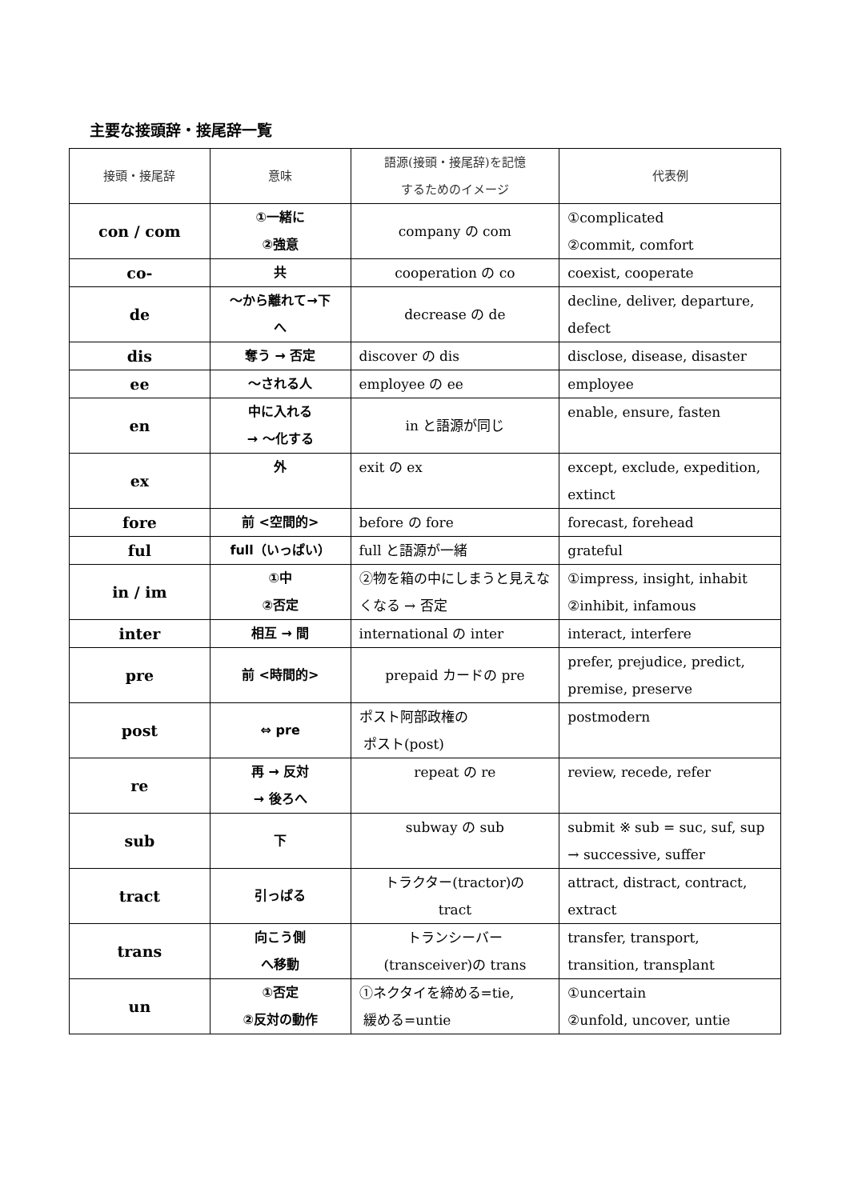主要な接頭辞・接尾辞一覧
| 接頭・接尾辞 | 意味 | 語源(接頭・接尾辞)を記憶 するためのイメージ | 代表例 |
| --- | --- | --- | --- |
| con / com | ①一緒に ②強意 | company の com | ①complicated ②commit, comfort |
| co- | 共 | cooperation の co | coexist, cooperate |
| de | ～から離れて→下 へ | decrease の de | decline, deliver, departure, defect |
| dis | 奪う → 否定 | discover の dis | disclose, disease, disaster |
| ee | ～される人 | employee の ee | employee |
| en | 中に入れる → ～化する | in と語源が同じ | enable, ensure, fasten |
| ex | 外 | exit の ex | except, exclude, expedition, extinct |
| fore | 前 <空間的> | before の fore | forecast, forehead |
| ful | full（いっぱい） | full と語源が一緒 | grateful |
| in / im | ①中 ②否定 | ②物を箱の中にしまうと見えなくなる → 否定 | ①impress, insight, inhabit ②inhibit, infamous |
| inter | 相互 → 間 | international の inter | interact, interfere |
| pre | 前 <時間的> | prepaid カードの pre | prefer, prejudice, predict, premise, preserve |
| post | ⇔ pre | ポスト阿部政権の ポスト(post) | postmodern |
| re | 再 → 反対 → 後ろへ | repeat の re | review, recede, refer |
| sub | 下 | subway の sub | submit ※ sub = suc, suf, sup → successive, suffer |
| tract | 引っぱる | トラクター(tractor)の tract | attract, distract, contract, extract |
| trans | 向こう側 へ移動 | トランシーバー (transceiver)の trans | transfer, transport, transition, transplant |
| un | ①否定 ②反対の動作 | ①ネクタイを締める=tie, 緩める=untie | ①uncertain ②unfold, uncover, untie |